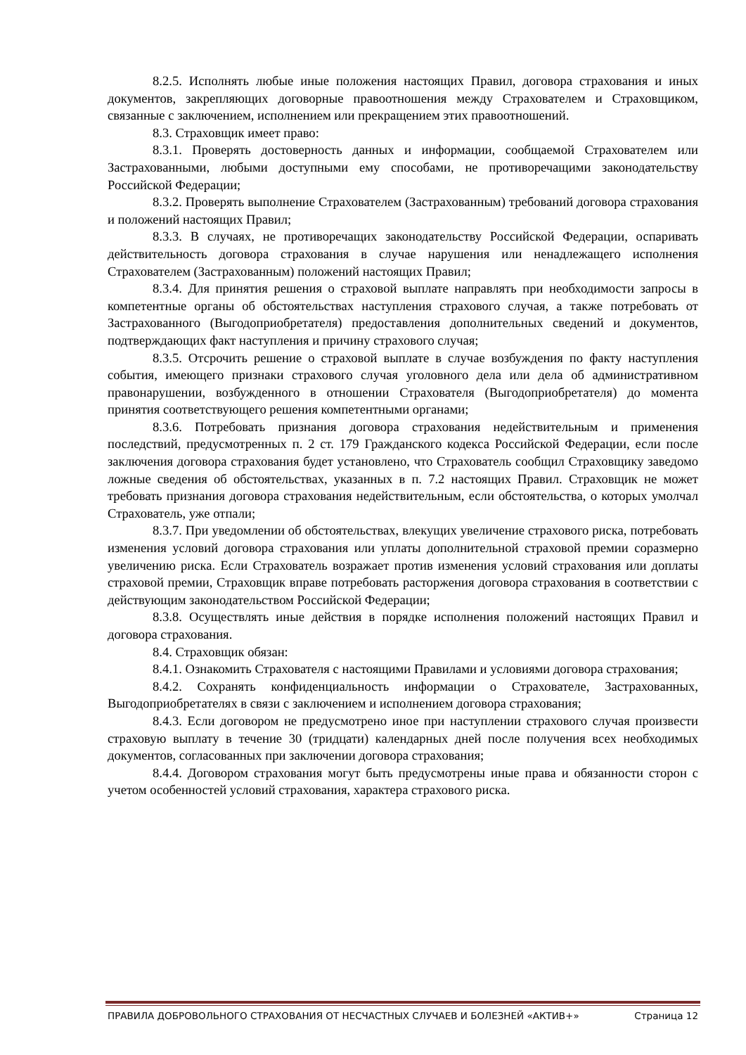8.2.5. Исполнять любые иные положения настоящих Правил, договора страхования и иных документов, закрепляющих договорные правоотношения между Страхователем и Страховщиком, связанные с заключением, исполнением или прекращением этих правоотношений.
8.3. Страховщик имеет право:
8.3.1. Проверять достоверность данных и информации, сообщаемой Страхователем или Застрахованными, любыми доступными ему способами, не противоречащими законодательству Российской Федерации;
8.3.2. Проверять выполнение Страхователем (Застрахованным) требований договора страхования и положений настоящих Правил;
8.3.3. В случаях, не противоречащих законодательству Российской Федерации, оспаривать действительность договора страхования в случае нарушения или ненадлежащего исполнения Страхователем (Застрахованным) положений настоящих Правил;
8.3.4. Для принятия решения о страховой выплате направлять при необходимости запросы в компетентные органы об обстоятельствах наступления страхового случая, а также потребовать от Застрахованного (Выгодоприобретателя) предоставления дополнительных сведений и документов, подтверждающих факт наступления и причину страхового случая;
8.3.5. Отсрочить решение о страховой выплате в случае возбуждения по факту наступления события, имеющего признаки страхового случая уголовного дела или дела об административном правонарушении, возбужденного в отношении Страхователя (Выгодоприобретателя) до момента принятия соответствующего решения компетентными органами;
8.3.6. Потребовать признания договора страхования недействительным и применения последствий, предусмотренных п. 2 ст. 179 Гражданского кодекса Российской Федерации, если после заключения договора страхования будет установлено, что Страхователь сообщил Страховщику заведомо ложные сведения об обстоятельствах, указанных в п. 7.2 настоящих Правил. Страховщик не может требовать признания договора страхования недействительным, если обстоятельства, о которых умолчал Страхователь, уже отпали;
8.3.7. При уведомлении об обстоятельствах, влекущих увеличение страхового риска, потребовать изменения условий договора страхования или уплаты дополнительной страховой премии соразмерно увеличению риска. Если Страхователь возражает против изменения условий страхования или доплаты страховой премии, Страховщик вправе потребовать расторжения договора страхования в соответствии с действующим законодательством Российской Федерации;
8.3.8. Осуществлять иные действия в порядке исполнения положений настоящих Правил и договора страхования.
8.4. Страховщик обязан:
8.4.1. Ознакомить Страхователя с настоящими Правилами и условиями договора страхования;
8.4.2. Сохранять конфиденциальность информации о Страхователе, Застрахованных, Выгодоприобретателях в связи с заключением и исполнением договора страхования;
8.4.3. Если договором не предусмотрено иное при наступлении страхового случая произвести страховую выплату в течение 30 (тридцати) календарных дней после получения всех необходимых документов, согласованных при заключении договора страхования;
8.4.4. Договором страхования могут быть предусмотрены иные права и обязанности сторон с учетом особенностей условий страхования, характера страхового риска.
ПРАВИЛА ДОБРОВОЛЬНОГО СТРАХОВАНИЯ ОТ НЕСЧАСТНЫХ СЛУЧАЕВ И БОЛЕЗНЕЙ «АКТИВ+» Страница 12